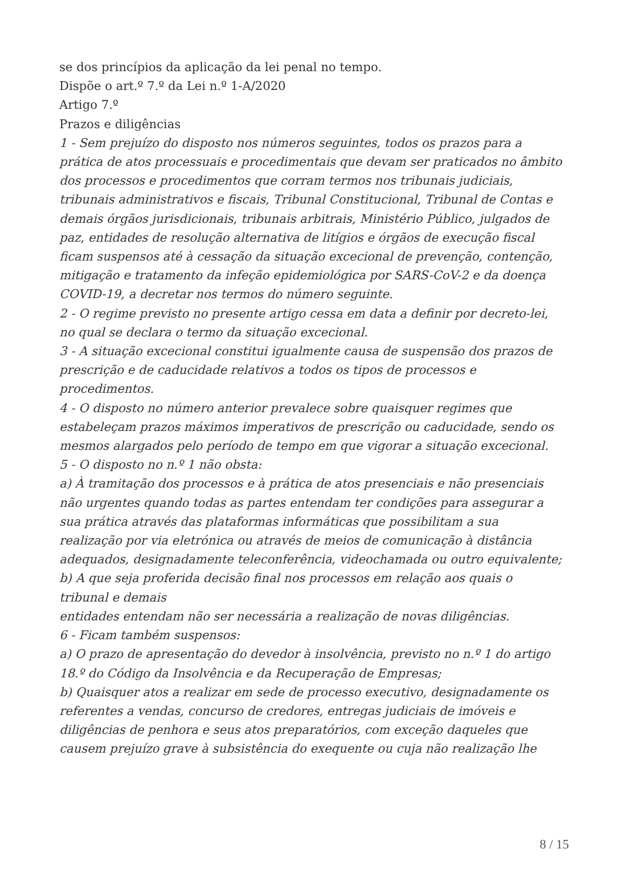se dos princípios da aplicação da lei penal no tempo.
Dispõe o art.º 7.º da Lei n.º 1-A/2020
Artigo 7.º
Prazos e diligências
1 - Sem prejuízo do disposto nos números seguintes, todos os prazos para a prática de atos processuais e procedimentais que devam ser praticados no âmbito dos processos e procedimentos que corram termos nos tribunais judiciais, tribunais administrativos e fiscais, Tribunal Constitucional, Tribunal de Contas e demais órgãos jurisdicionais, tribunais arbitrais, Ministério Público, julgados de paz, entidades de resolução alternativa de litígios e órgãos de execução fiscal ficam suspensos até à cessação da situação excecional de prevenção, contenção, mitigação e tratamento da infeção epidemiológica por SARS-CoV-2 e da doença COVID-19, a decretar nos termos do número seguinte.
2 - O regime previsto no presente artigo cessa em data a definir por decreto-lei, no qual se declara o termo da situação excecional.
3 - A situação excecional constitui igualmente causa de suspensão dos prazos de prescrição e de caducidade relativos a todos os tipos de processos e procedimentos.
4 - O disposto no número anterior prevalece sobre quaisquer regimes que estabeleçam prazos máximos imperativos de prescrição ou caducidade, sendo os mesmos alargados pelo período de tempo em que vigorar a situação excecional.
5 - O disposto no n.º 1 não obsta:
a) À tramitação dos processos e à prática de atos presenciais e não presenciais não urgentes quando todas as partes entendam ter condições para assegurar a sua prática através das plataformas informáticas que possibilitam a sua realização por via eletrónica ou através de meios de comunicação à distância adequados, designadamente teleconferência, videochamada ou outro equivalente;
b) A que seja proferida decisão final nos processos em relação aos quais o tribunal e demais
entidades entendam não ser necessária a realização de novas diligências.
6 - Ficam também suspensos:
a) O prazo de apresentação do devedor à insolvência, previsto no n.º 1 do artigo 18.º do Código da Insolvência e da Recuperação de Empresas;
b) Quaisquer atos a realizar em sede de processo executivo, designadamente os referentes a vendas, concurso de credores, entregas judiciais de imóveis e diligências de penhora e seus atos preparatórios, com exceção daqueles que causem prejuízo grave à subsistência do exequente ou cuja não realização lhe
8 / 15